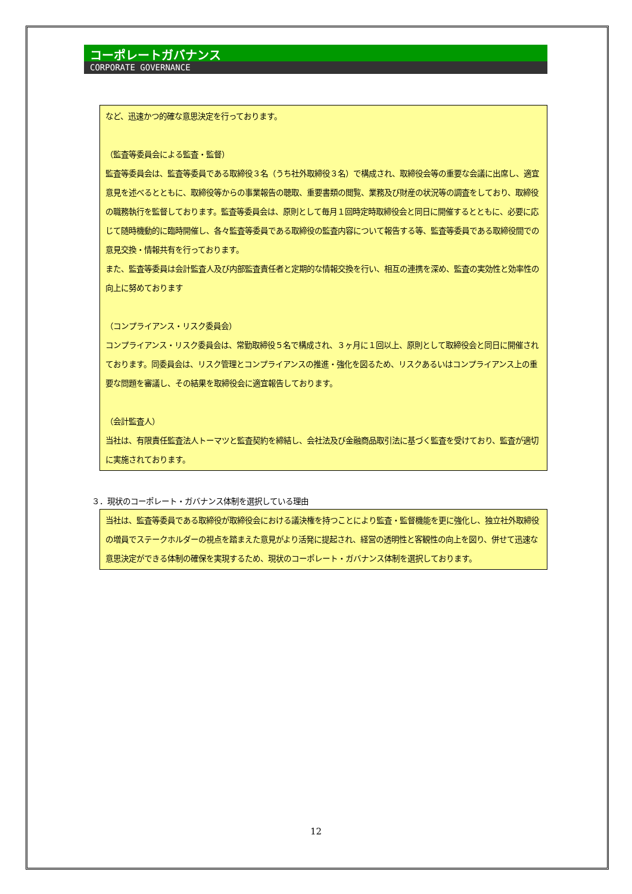コーポレートガバナンス
CORPORATE GOVERNANCE
など、迅速かつ的確な意思決定を行っております。
（監査等委員会による監査・監督）
監査等委員会は、監査等委員である取締役３名（うち社外取締役３名）で構成され、取締役会等の重要な会議に出席し、適宜意見を述べるとともに、取締役等からの事業報告の聴取、重要書類の閲覧、業務及び財産の状況等の調査をしており、取締役の職務執行を監督しております。監査等委員会は、原則として毎月１回時定時取締役会と同日に開催するとともに、必要に応じて随時機動的に臨時開催し、各々監査等委員である取締役の監査内容について報告する等、監査等委員である取締役間での意見交換・情報共有を行っております。
また、監査等委員は会計監査人及び内部監査責任者と定期的な情報交換を行い、相互の連携を深め、監査の実効性と効率性の向上に努めております
（コンプライアンス・リスク委員会）
コンプライアンス・リスク委員会は、常勤取締役５名で構成され、３ヶ月に１回以上、原則として取締役会と同日に開催されております。同委員会は、リスク管理とコンプライアンスの推進・強化を図るため、リスクあるいはコンプライアンス上の重要な問題を審議し、その結果を取締役会に適宜報告しております。
（会計監査人）
当社は、有限責任監査法人トーマツと監査契約を締結し、会社法及び金融商品取引法に基づく監査を受けており、監査が適切に実施されております。
３．現状のコーポレート・ガバナンス体制を選択している理由
当社は、監査等委員である取締役が取締役会における議決権を持つことにより監査・監督機能を更に強化し、独立社外取締役の増員でステークホルダーの視点を踏まえた意見がより活発に提起され、経営の透明性と客観性の向上を図り、併せて迅速な意思決定ができる体制の確保を実現するため、現状のコーポレート・ガバナンス体制を選択しております。
12